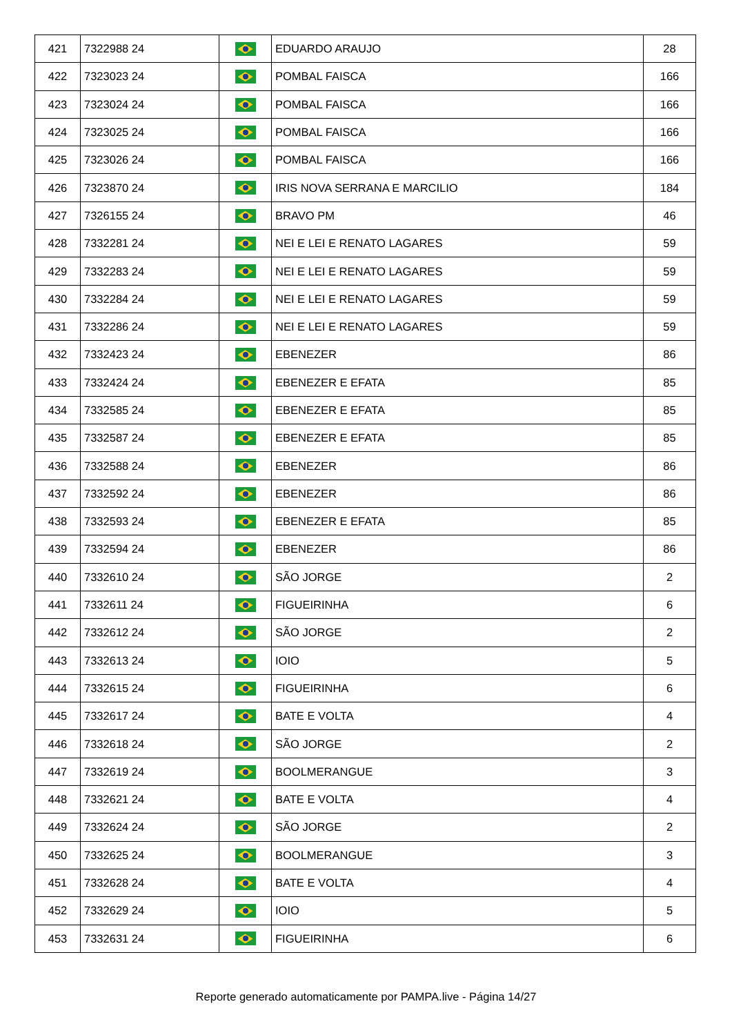| 421 | 7322988 24 | | EDUARDO ARAUJO | 28 |
| 422 | 7323023 24 | | POMBAL FAISCA | 166 |
| 423 | 7323024 24 | | POMBAL FAISCA | 166 |
| 424 | 7323025 24 | | POMBAL FAISCA | 166 |
| 425 | 7323026 24 | | POMBAL FAISCA | 166 |
| 426 | 7323870 24 | | IRIS NOVA SERRANA E MARCILIO | 184 |
| 427 | 7326155 24 | | BRAVO PM | 46 |
| 428 | 7332281 24 | | NEI E LEI E RENATO LAGARES | 59 |
| 429 | 7332283 24 | | NEI E LEI E RENATO LAGARES | 59 |
| 430 | 7332284 24 | | NEI E LEI E RENATO LAGARES | 59 |
| 431 | 7332286 24 | | NEI E LEI E RENATO LAGARES | 59 |
| 432 | 7332423 24 | | EBENEZER | 86 |
| 433 | 7332424 24 | | EBENEZER E EFATA | 85 |
| 434 | 7332585 24 | | EBENEZER E EFATA | 85 |
| 435 | 7332587 24 | | EBENEZER E EFATA | 85 |
| 436 | 7332588 24 | | EBENEZER | 86 |
| 437 | 7332592 24 | | EBENEZER | 86 |
| 438 | 7332593 24 | | EBENEZER E EFATA | 85 |
| 439 | 7332594 24 | | EBENEZER | 86 |
| 440 | 7332610 24 | | SÃO JORGE | 2 |
| 441 | 7332611 24 | | FIGUEIRINHA | 6 |
| 442 | 7332612 24 | | SÃO JORGE | 2 |
| 443 | 7332613 24 | | IOIO | 5 |
| 444 | 7332615 24 | | FIGUEIRINHA | 6 |
| 445 | 7332617 24 | | BATE E VOLTA | 4 |
| 446 | 7332618 24 | | SÃO JORGE | 2 |
| 447 | 7332619 24 | | BOOLMERANGUE | 3 |
| 448 | 7332621 24 | | BATE E VOLTA | 4 |
| 449 | 7332624 24 | | SÃO JORGE | 2 |
| 450 | 7332625 24 | | BOOLMERANGUE | 3 |
| 451 | 7332628 24 | | BATE E VOLTA | 4 |
| 452 | 7332629 24 | | IOIO | 5 |
| 453 | 7332631 24 | | FIGUEIRINHA | 6 |
Reporte generado automaticamente por PAMPA.live - Página 14/27